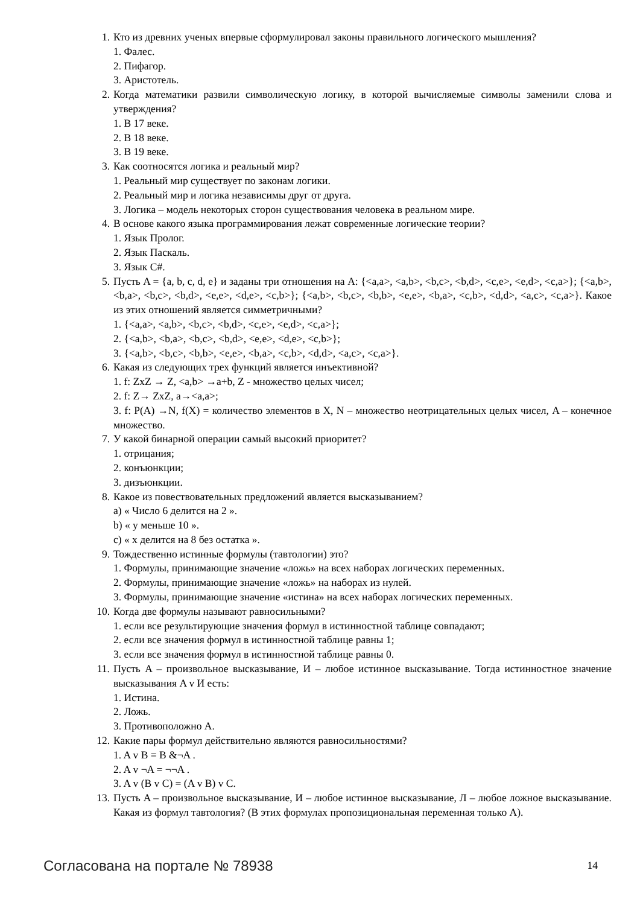1. Кто из древних ученых впервые сформулировал законы правильного логического мышления?
1. Фалес.
2. Пифагор.
3. Аристотель.
2. Когда математики развили символическую логику, в которой вычисляемые символы заменили слова и утверждения?
1. В 17 веке.
2. В 18 веке.
3. В 19 веке.
3. Как соотносятся логика и реальный мир?
1. Реальный мир существует по законам логики.
2. Реальный мир и логика независимы друг от друга.
3. Логика – модель некоторых сторон существования человека в реальном мире.
4. В основе какого языка программирования лежат современные логические теории?
1. Язык Пролог.
2. Язык Паскаль.
3. Язык C#.
5. Пусть A = {a, b, c, d, e} и заданы три отношения на A: {<a,a>, <a,b>, <b,c>, <b,d>, <c,e>, <e,d>, <c,a>}; {<a,b>, <b,a>, <b,c>, <b,d>, <e,e>, <d,e>, <c,b>}; {<a,b>, <b,c>, <b,b>, <e,e>, <b,a>, <c,b>, <d,d>, <a,c>, <c,a>}. Какое из этих отношений является симметричными?
1. {<a,a>, <a,b>, <b,c>, <b,d>, <c,e>, <e,d>, <c,a>};
2. {<a,b>, <b,a>, <b,c>, <b,d>, <e,e>, <d,e>, <c,b>};
3. {<a,b>, <b,c>, <b,b>, <e,e>, <b,a>, <c,b>, <d,d>, <a,c>, <c,a>}.
6. Какая из следующих трех функций является инъективной?
1. f: ZxZ → Z, <a,b> →a+b, Z - множество целых чисел;
2. f: Z→ ZxZ, a→<a,a>;
3. f: P(A) →N, f(X) = количество элементов в X, N – множество неотрицательных целых чисел, A – конечное множество.
7. У какой бинарной операции самый высокий приоритет?
1. отрицания;
2. конъюнкции;
3. дизъюнкции.
8. Какое из повествовательных предложений является высказыванием?
a) « Число 6 делится на 2 ».
b) « y меньше 10 ».
c) « x делится на 8 без остатка ».
9. Тождественно истинные формулы (тавтологии) это?
1. Формулы, принимающие значение «ложь» на всех наборах логических переменных.
2. Формулы, принимающие значение «ложь» на наборах из нулей.
3. Формулы, принимающие значение «истина» на всех наборах логических переменных.
10. Когда две формулы называют равносильными?
1. если все результирующие значения формул в истинностной таблице совпадают;
2. если все значения формул в истинностной таблице равны 1;
3. если все значения формул в истинностной таблице равны 0.
11. Пусть A – произвольное высказывание, И – любое истинное высказывание. Тогда истинностное значение высказывания A v И есть:
1. Истина.
2. Ложь.
3. Противоположно A.
12. Какие пары формул действительно являются равносильностями?
1. A v B = B &¬A .
2. A v ¬A = ¬¬A .
3. A v (B v C) = (A v B) v C.
13. Пусть A – произвольное высказывание, И – любое истинное высказывание, Л – любое ложное высказывание. Какая из формул тавтология? (В этих формулах пропозициональная переменная только A).
Согласована на портале № 78938 14